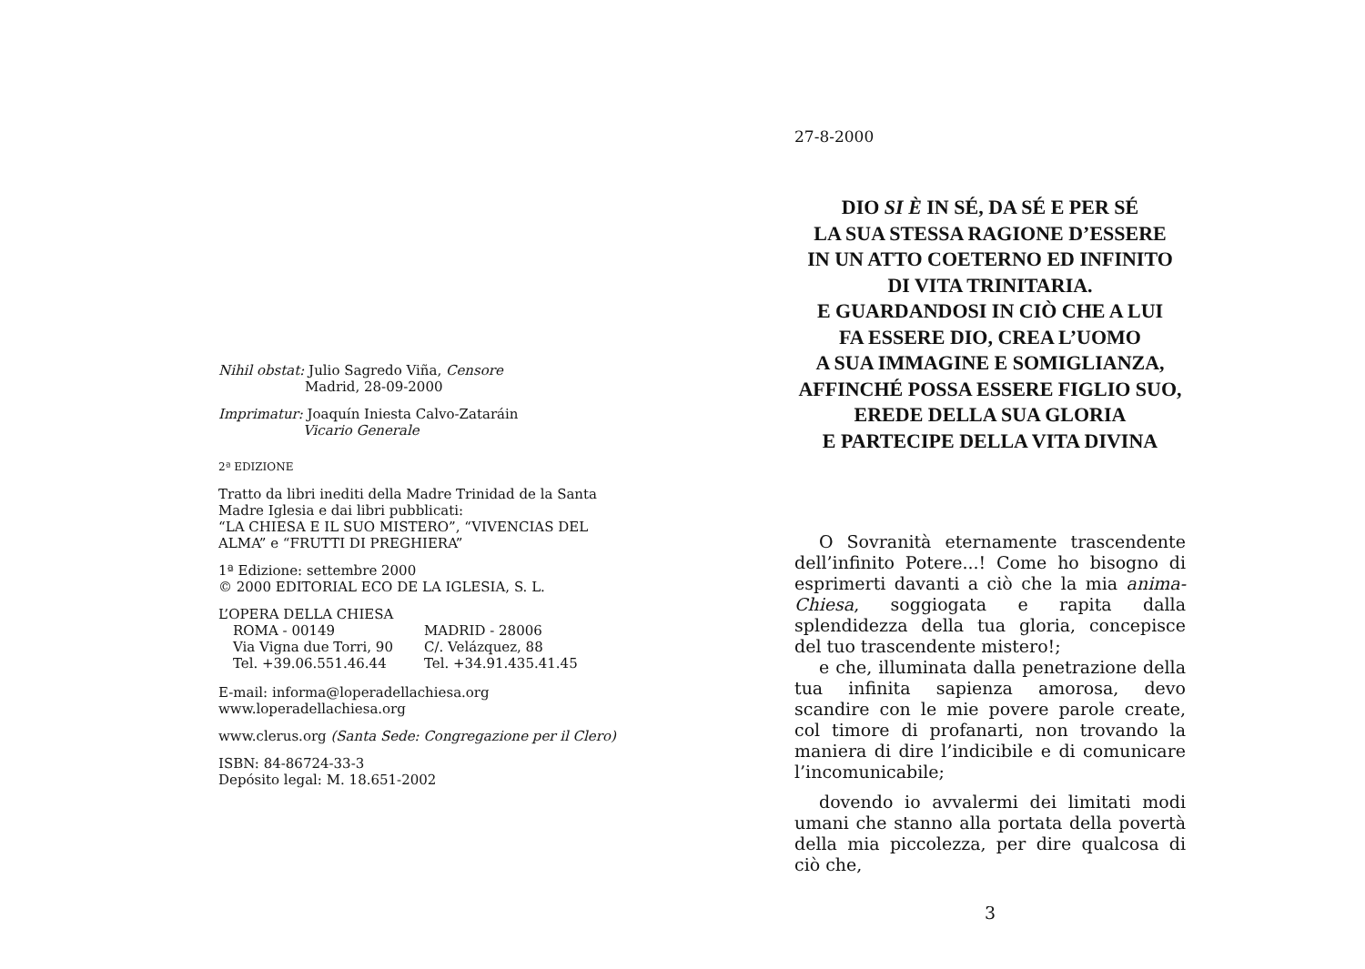Nihil obstat: Julio Sagredo Viña, Censore
Madrid, 28-09-2000
Imprimatur: Joaquín Iniesta Calvo-Zataráin
Vicario Generale
2ª EDIZIONE
Tratto da libri inediti della Madre Trinidad de la Santa Madre Iglesia e dai libri pubblicati:
“LA CHIESA E IL SUO MISTERO”, “VIVENCIAS DEL ALMA” e “FRUTTI DI PREGHIERA”
1ª Edizione: settembre 2000
© 2000 EDITORIAL ECO DE LA IGLESIA, S. L.
L’OPERA DELLA CHIESA
ROMA - 00149
Via Vigna due Torri, 90
Tel. +39.06.551.46.44
MADRID - 28006
C/. Velázquez, 88
Tel. +34.91.435.41.45
E-mail: informa@loperadellachiesa.org
www.loperadellachiesa.org
www.clerus.org (Santa Sede: Congregazione per il Clero)
ISBN: 84-86724-33-3
Depósito legal: M. 18.651-2002
27-8-2000
DIO SI È IN SÉ, DA SÉ E PER SÉ
LA SUA STESSA RAGIONE D’ESSERE
IN UN ATTO COETERNO ED INFINITO
DI VITA TRINITARIA.
E GUARDANDOSI IN CIÒ CHE A LUI
FA ESSERE DIO, CREA L’UOMO
A SUA IMMAGINE E SOMIGLIANZA,
AFFINCHÉ POSSA ESSERE FIGLIO SUO,
EREDE DELLA SUA GLORIA
E PARTECIPE DELLA VITA DIVINA
O Sovranità eternamente trascendente dell’infinito Potere...! Come ho bisogno di esprimerti davanti a ciò che la mia anima-Chiesa, soggiogata e rapita dalla splendidezza della tua gloria, concepisce del tuo trascendente mistero!;
e che, illuminata dalla penetrazione della tua infinita sapienza amorosa, devo scandire con le mie povere parole create, col timore di profanarti, non trovando la maniera di dire l’indicibile e di comunicare l’incomunicabile;
dovendo io avvalermi dei limitati modi umani che stanno alla portata della povertà della mia piccolezza, per dire qualcosa di ciò che,
3